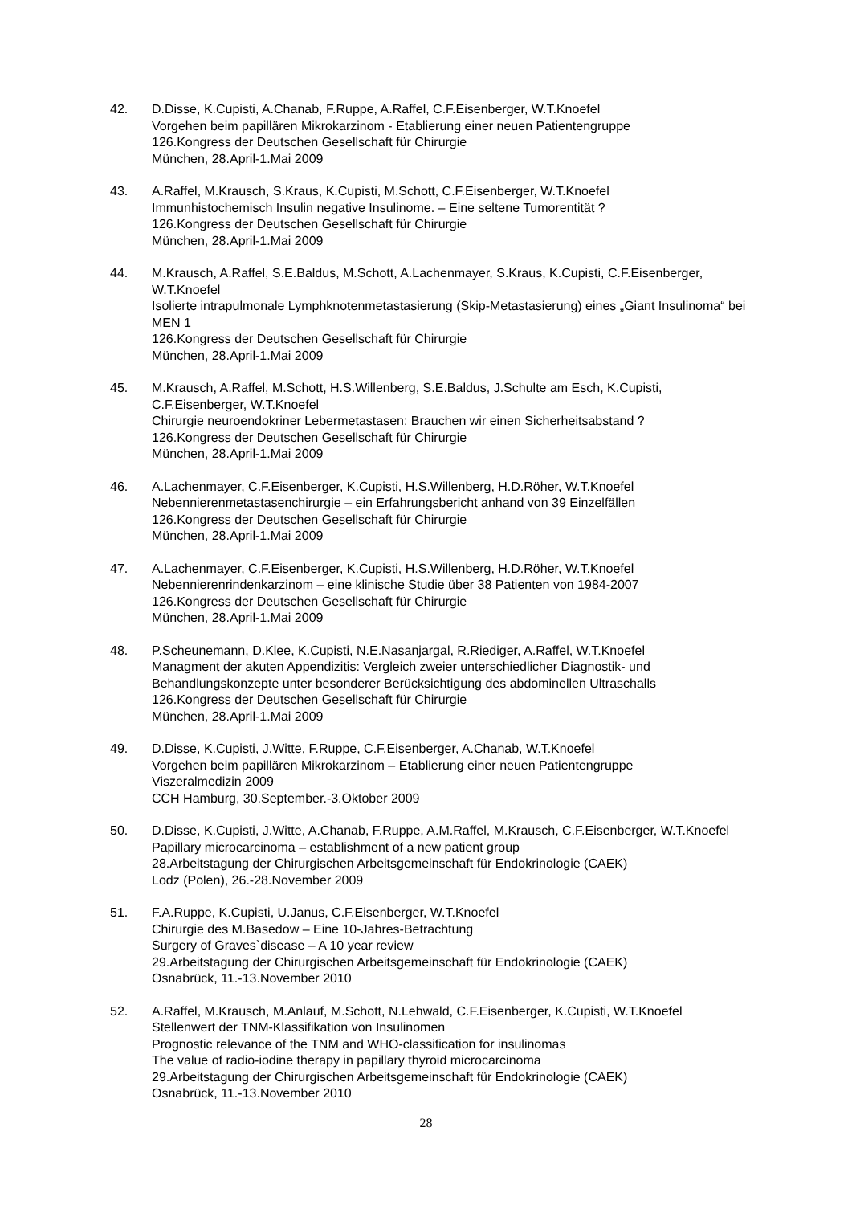42. D.Disse, K.Cupisti, A.Chanab, F.Ruppe, A.Raffel, C.F.Eisenberger, W.T.Knoefel
Vorgehen beim papillären Mikrokarzinom - Etablierung einer neuen Patientengruppe
126.Kongress der Deutschen Gesellschaft für Chirurgie
München, 28.April-1.Mai 2009
43. A.Raffel, M.Krausch, S.Kraus, K.Cupisti, M.Schott, C.F.Eisenberger, W.T.Knoefel
Immunhistochemisch Insulin negative Insulinome. – Eine seltene Tumorentität ?
126.Kongress der Deutschen Gesellschaft für Chirurgie
München, 28.April-1.Mai 2009
44. M.Krausch, A.Raffel, S.E.Baldus, M.Schott, A.Lachenmayer, S.Kraus, K.Cupisti, C.F.Eisenberger, W.T.Knoefel
Isolierte intrapulmonale Lymphknotenmetastasierung (Skip-Metastasierung) eines „Giant Insulinoma“ bei MEN 1
126.Kongress der Deutschen Gesellschaft für Chirurgie
München, 28.April-1.Mai 2009
45. M.Krausch, A.Raffel, M.Schott, H.S.Willenberg, S.E.Baldus, J.Schulte am Esch, K.Cupisti, C.F.Eisenberger, W.T.Knoefel
Chirurgie neuroendokriner Lebermetastasen: Brauchen wir einen Sicherheitsabstand ?
126.Kongress der Deutschen Gesellschaft für Chirurgie
München, 28.April-1.Mai 2009
46. A.Lachenmayer, C.F.Eisenberger, K.Cupisti, H.S.Willenberg, H.D.Röher, W.T.Knoefel
Nebennierenmetastasenchirurgie – ein Erfahrungsbericht anhand von 39 Einzelfällen
126.Kongress der Deutschen Gesellschaft für Chirurgie
München, 28.April-1.Mai 2009
47. A.Lachenmayer, C.F.Eisenberger, K.Cupisti, H.S.Willenberg, H.D.Röher, W.T.Knoefel
Nebennierenrindenkarzinom – eine klinische Studie über 38 Patienten von 1984-2007
126.Kongress der Deutschen Gesellschaft für Chirurgie
München, 28.April-1.Mai 2009
48. P.Scheunemann, D.Klee, K.Cupisti, N.E.Nasanjargal, R.Riediger, A.Raffel, W.T.Knoefel
Managment der akuten Appendizitis: Vergleich zweier unterschiedlicher Diagnostik- und Behandlungskonzepte unter besonderer Berücksichtigung des abdominellen Ultraschalls
126.Kongress der Deutschen Gesellschaft für Chirurgie
München, 28.April-1.Mai 2009
49. D.Disse, K.Cupisti, J.Witte, F.Ruppe, C.F.Eisenberger, A.Chanab, W.T.Knoefel
Vorgehen beim papillären Mikrokarzinom – Etablierung einer neuen Patientengruppe
Viszeralmedizin 2009
CCH Hamburg, 30.September.-3.Oktober 2009
50. D.Disse, K.Cupisti, J.Witte, A.Chanab, F.Ruppe, A.M.Raffel, M.Krausch, C.F.Eisenberger, W.T.Knoefel
Papillary microcarcinoma – establishment of a new patient group
28.Arbeitstagung der Chirurgischen Arbeitsgemeinschaft für Endokrinologie (CAEK)
Lodz (Polen), 26.-28.November 2009
51. F.A.Ruppe, K.Cupisti, U.Janus, C.F.Eisenberger, W.T.Knoefel
Chirurgie des M.Basedow – Eine 10-Jahres-Betrachtung
Surgery of Graves`disease – A 10 year review
29.Arbeitstagung der Chirurgischen Arbeitsgemeinschaft für Endokrinologie (CAEK)
Osnabrück, 11.-13.November 2010
52. A.Raffel, M.Krausch, M.Anlauf, M.Schott, N.Lehwald, C.F.Eisenberger, K.Cupisti, W.T.Knoefel
Stellenwert der TNM-Klassifikation von Insulinomen
Prognostic relevance of the TNM and WHO-classification for insulinomas
The value of radio-iodine therapy in papillary thyroid microcarcinoma
29.Arbeitstagung der Chirurgischen Arbeitsgemeinschaft für Endokrinologie (CAEK)
Osnabrück, 11.-13.November 2010
28